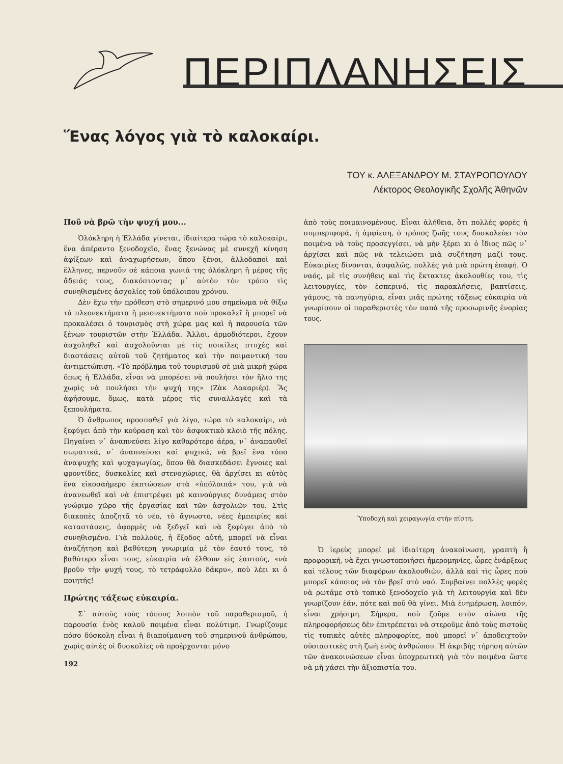ΠΕΡΙΠΛΑΝΗΣΕΙΣ
Ἕνας λόγος γιὰ τὸ καλοκαίρι.
ΤΟΥ κ. ΑΛΕΞΑΝΔΡΟΥ Μ. ΣΤΑΥΡΟΠΟΥΛΟΥ
Λέκτορος Θεολογικῆς Σχολῆς Ἀθηνῶν
Ποῦ νὰ βρῶ τὴν ψυχή μου...
Ὁλόκληρη ἡ Ἑλλάδα γίνεται, ἰδιαίτερα τώρα τὸ καλοκαίρι, ἕνα ἀπέραντο ξενοδοχεῖο, ἕνας ξενώνας μὲ συνεχῆ κίνηση ἀφίξεων καὶ ἀναχωρήσεων, ὅπου ξένοι, ἀλλοδαποὶ καὶ ἕλληνες, περνοῦν σὲ κάποια γωνιά της ὁλόκληρη ἢ μέρος τῆς ἄδειάς τους, διακόπτοντας μ᾽ αὐτὸν τὸν τρόπο τὶς συνηθισμένες ἀσχολίες τοῦ ὑπόλοιπου χρόνου.
Δὲν ἔχω τὴν πρόθεση στὸ σημερινό μου σημείωμα νὰ θίξω τὰ πλεονεκτήματα ἢ μειονεκτήματα ποὺ προκαλεῖ ἢ μπορεῖ νὰ προκαλέσει ὁ τουρισμὸς στὴ χώρα μας καὶ ἡ παρουσία τῶν ξένων τουριστῶν στὴν Ἑλλάδα. Ἄλλοι, ἁρμοδιότεροι, ἔχουν ἀσχοληθεῖ καὶ ἀσχολοῦνται μὲ τὶς ποικίλες πτυχὲς καὶ διαστάσεις αὐτοῦ τοῦ ζητήματος καὶ τὴν ποιμαντική του ἀντιμετώπιση. «Τὸ πρόβλημα τοῦ τουρισμοῦ σὲ μιὰ μικρὴ χώρα ὅπως ἡ Ἑλλάδα, εἶναι νὰ μπορέσει νὰ πουλήσει τὸν ἥλιο της χωρὶς νὰ πουλήσει τὴν ψυχή της» (Ζὰκ Λακαριέρ). Ἂς ἀφήσουμε, ὅμως, κατὰ μέρος τὶς συναλλαγὲς καὶ τὰ ξεπουλήματα.
Ὁ ἄνθρωπος προσπαθεῖ γιὰ λίγο, τώρα τὸ καλοκαίρι, νὰ ξεφύγει ἀπὸ τὴν κούραση καὶ τὸν ἀσφυκτικὸ κλοιὸ τῆς πόλης. Πηγαίνει ν᾽ ἀναπνεύσει λίγο καθαρότερο ἀέρα, ν᾽ ἀναπαυθεῖ σωματικά, ν᾽ ἀναπνεύσει καὶ ψυχικά, νὰ βρεῖ ἕνα τόπο ἀναψυχῆς καὶ ψυχαγωγίας, ὅπου θὰ διασκεδάσει ἔγνοιες καὶ φροντίδες, δυσκολίες καὶ στενοχώριες, θὰ ἀρχίσει κι αὐτὸς ἕνα εἰκοσαήμερο ἐκπτώσεων στὰ «ὑπόλοιπά» του, γιὰ νὰ ἀνανεωθεῖ καὶ νὰ ἐπιστρέψει μὲ καινούργιες δυνάμεις στὸν γνώριμο χῶρο τῆς ἐργασίας καὶ τῶν ἀσχολιῶν του. Στὶς διακοπὲς ἀποζητᾶ τὸ νέο, τὸ ἄγνωστο, νέες ἐμπειρίες καὶ καταστάσεις, ἀφορμὲς νὰ ξεδγεῖ καὶ νὰ ξεφύγει ἀπὸ τὸ συνηθισμένο. Γιὰ πολλούς, ἡ ἔξοδος αὐτή, μπορεῖ νὰ εἶναι ἀναζήτηση καὶ βαθύτερη γνωριμία μὲ τὸν ἑαυτό τους, τὸ βαθύτερο εἶναι τους, εὐκαιρία νὰ ἔλθουν εἰς ἑαυτούς, «νὰ βροῦν τὴν ψυχή τους, τὸ τετράφυλλο δάκρυ», ποὺ λέει κι ὁ ποιητής!
Πρώτης τάξεως εὐκαιρία.
Σ᾽ αὐτοὺς τοὺς τόπους λοιπὸν τοῦ παραθερισμοῦ, ἡ παρουσία ἑνὸς καλοῦ ποιμένα εἶναι πολύτιμη. Γνωρίζουμε πόσο δύσκολη εἶναι ἡ διαποίμανση τοῦ σημερινοῦ ἀνθρώπου, χωρὶς αὐτὲς οἱ δυσκολίες νὰ προέρχονται μόνο
192
ἀπὸ τοὺς ποιμαινομένους. Εἶναι ἀλήθεια, ὅτι πολλὲς φορὲς ἡ συμπεριφορά, ἡ ἀμφίεση, ὁ τρόπος ζωῆς τους δυσκολεύει τὸν ποιμένα νὰ τοὺς προσεγγίσει, νὰ μὴν ξέρει κι ὁ ἴδιος πῶς ν᾽ ἀρχίσει καὶ πῶς νὰ τελειώσει μιὰ συζήτηση μαζί τους. Εὐκαιρίες δίνονται, ἀσφαλῶς, πολλὲς γιὰ μιὰ πρώτη ἐπαφή. Ὁ ναός, μὲ τὶς συνήθεις καὶ τὶς ἔκτακτες ἀκολουθίες του, τὶς λειτουργίες, τὸν ἑσπερινό, τὶς παρακλήσεις, βαπτίσεις, γάμους, τὰ πανηγύρια, εἶναι μιᾶς πρώτης τάξεως εὐκαιρία νὰ γνωρίσουν οἱ παραθεριστὲς τὸν παπὰ τῆς προσωρινῆς ἐνορίας τους.
Ὑποδοχὴ καὶ χειραγωγία στὴν πίστη.
Ὁ ἱερεὺς μπορεῖ μὲ ἰδιαίτερη ἀνακοίνωση, γραπτὴ ἢ προφορική, νὰ ἔχει γνωστοποιήσει ἡμερομηνίες, ὧρες ἐνάρξεως καὶ τέλους τῶν διαφόρων ἀκολουθιῶν, ἀλλὰ καὶ τὶς ὧρες ποὺ μπορεῖ κάποιος νὰ τὸν βρεῖ στὸ ναό. Συμβαίνει πολλὲς φορὲς νὰ ρωτᾶμε στὸ τοπικὸ ξενοδοχεῖο γιὰ τὴ λειτουργία καὶ δὲν γνωρίζουν ἐάν, πότε καὶ ποῦ θὰ γίνει. Μιὰ ἐνημέρωση, λοιπόν, εἶναι χρήσιμη. Σήμερα, ποὺ ζοῦμε στὸν αἰώνα τῆς πληροφορήσεως δὲν ἐπιτρέπεται νὰ στεροῦμε ἀπὸ τοὺς πιστοὺς τὶς τυπικὲς αὐτὲς πληροφορίες, ποὺ μπορεῖ ν᾽ ἀποδειχτοῦν οὐσιαστικὲς στὴ ζωὴ ἑνὸς ἀνθρώπου. Ἡ ἀκριβὴς τήρηση αὐτῶν τῶν ἀνακοινώσεων εἶναι ὑποχρεωτικὴ γιὰ τὸν ποιμένα ὥστε νὰ μὴ χάσει τὴν ἀξιοπιστία του.